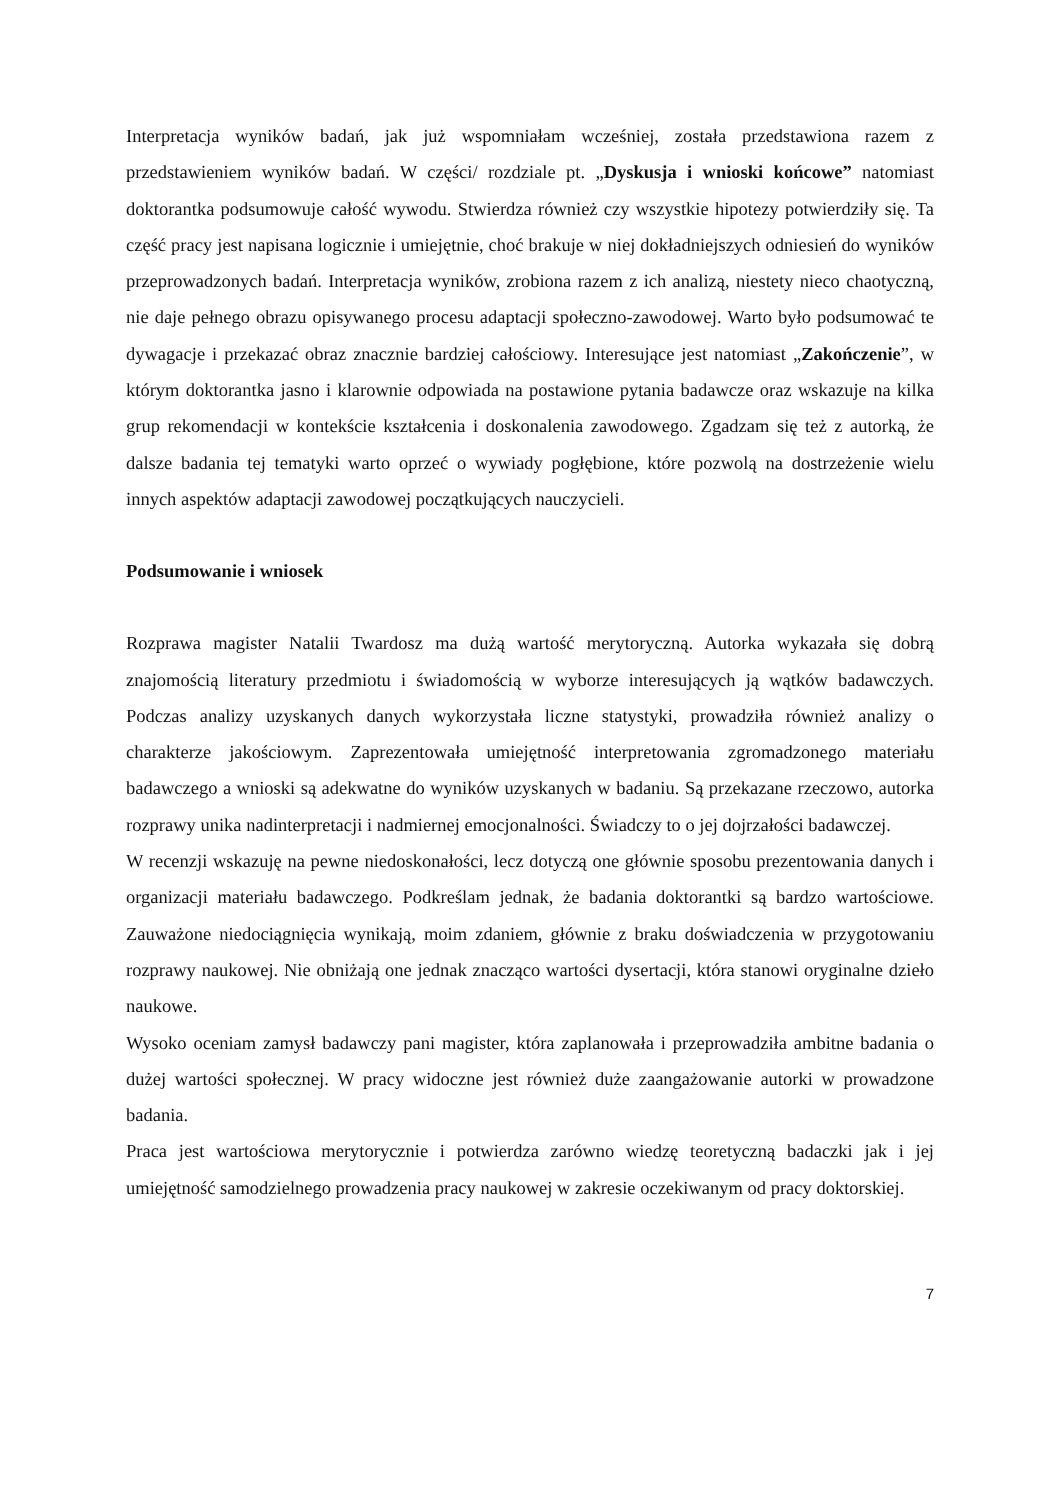Interpretacja wyników badań, jak już wspomniałam wcześniej, została przedstawiona razem z przedstawieniem wyników badań. W części/ rozdziale pt. „Dyskusja i wnioski końcowe” natomiast doktorantka podsumowuje całość wywodu. Stwierdza również czy wszystkie hipotezy potwierdziły się. Ta część pracy jest napisana logicznie i umiejętnie, choć brakuje w niej dokładniejszych odniesień do wyników przeprowadzonych badań. Interpretacja wyników, zrobiona razem z ich analizą, niestety nieco chaotyczną, nie daje pełnego obrazu opisywanego procesu adaptacji społeczno-zawodowej. Warto było podsumować te dywagacje i przekazać obraz znacznie bardziej całościowy. Interesujące jest natomiast „Zakończenie”, w którym doktorantka jasno i klarownie odpowiada na postawione pytania badawcze oraz wskazuje na kilka grup rekomendacji w kontekście kształcenia i doskonalenia zawodowego. Zgadzam się też z autorką, że dalsze badania tej tematyki warto oprzeć o wywiady pogłębione, które pozwolą na dostrzeżenie wielu innych aspektów adaptacji zawodowej początkujących nauczycieli.
Podsumowanie i wniosek
Rozprawa magister Natalii Twardosz ma dużą wartość merytoryczną. Autorka wykazała się dobrą znajomością literatury przedmiotu i świadomością w wyborze interesujących ją wątków badawczych. Podczas analizy uzyskanych danych wykorzystała liczne statystyki, prowadziła również analizy o charakterze jakościowym. Zaprezentowała umiejętność interpretowania zgromadzonego materiału badawczego a wnioski są adekwatne do wyników uzyskanych w badaniu. Są przekazane rzeczowo, autorka rozprawy unika nadinterpretacji i nadmiernej emocjonalności. Świadczy to o jej dojrzałości badawczej.
W recenzji wskazuję na pewne niedoskonałości, lecz dotyczą one głównie sposobu prezentowania danych i organizacji materiału badawczego. Podkreślam jednak, że badania doktorantki są bardzo wartościowe. Zauważone niedociągnięcia wynikają, moim zdaniem, głównie z braku doświadczenia w przygotowaniu rozprawy naukowej. Nie obniżają one jednak znacząco wartości dysertacji, która stanowi oryginalne dzieło naukowe.
Wysoko oceniam zamysł badawczy pani magister, która zaplanowała i przeprowadziła ambitne badania o dużej wartości społecznej. W pracy widoczne jest również duże zaangażowanie autorki w prowadzone badania.
Praca jest wartościowa merytorycznie i potwierdza zarówno wiedzę teoretyczną badaczki jak i jej umiejętność samodzielnego prowadzenia pracy naukowej w zakresie oczekiwanym od pracy doktorskiej.
7